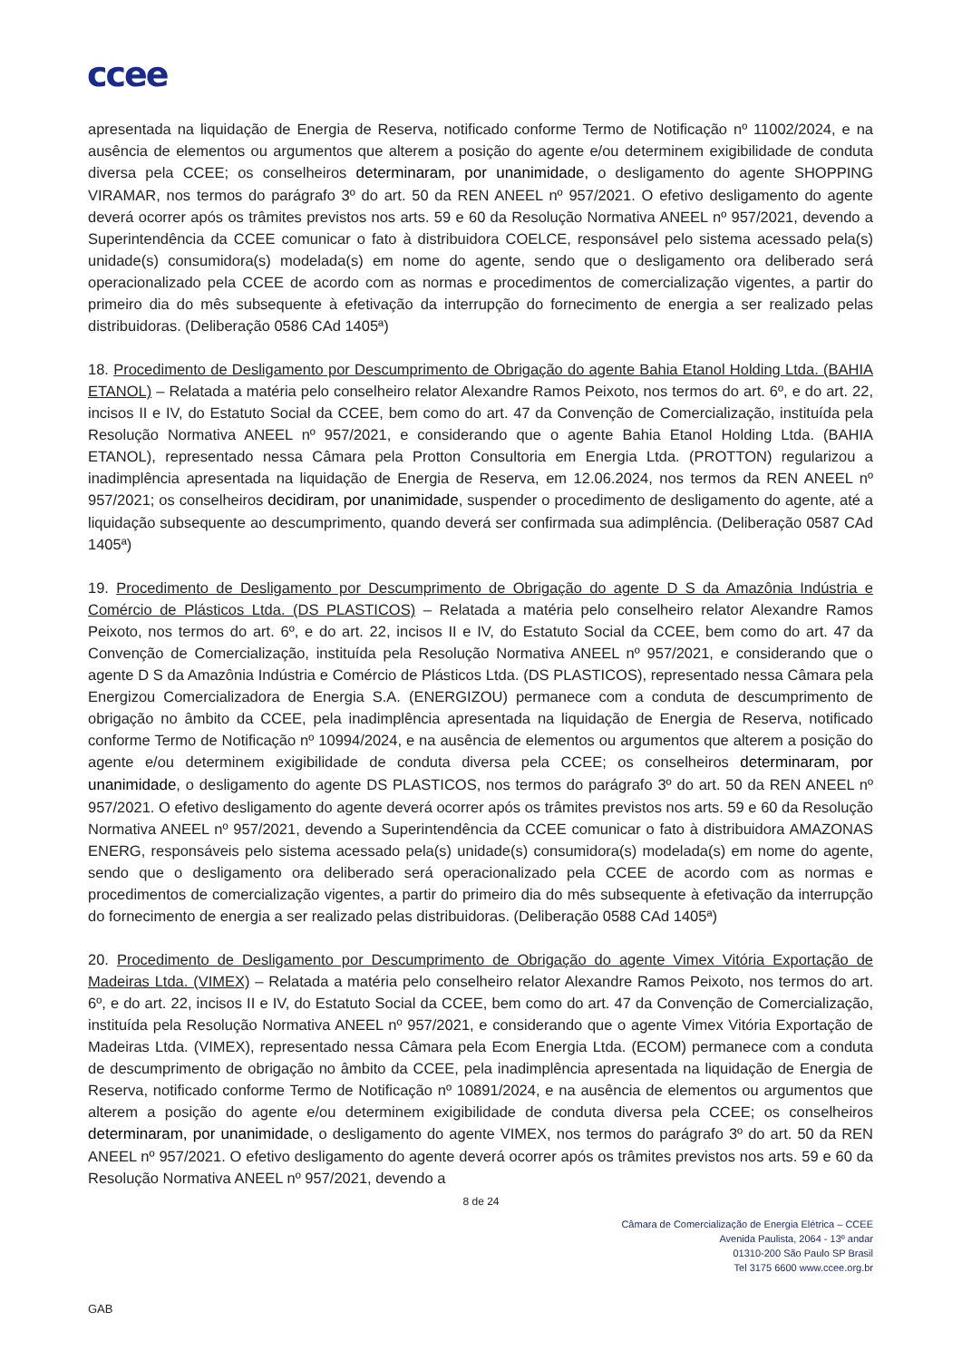ccee
apresentada na liquidação de Energia de Reserva, notificado conforme Termo de Notificação nº 11002/2024, e na ausência de elementos ou argumentos que alterem a posição do agente e/ou determinem exigibilidade de conduta diversa pela CCEE; os conselheiros determinaram, por unanimidade, o desligamento do agente SHOPPING VIRAMAR, nos termos do parágrafo 3º do art. 50 da REN ANEEL nº 957/2021. O efetivo desligamento do agente deverá ocorrer após os trâmites previstos nos arts. 59 e 60 da Resolução Normativa ANEEL nº 957/2021, devendo a Superintendência da CCEE comunicar o fato à distribuidora COELCE, responsável pelo sistema acessado pela(s) unidade(s) consumidora(s) modelada(s) em nome do agente, sendo que o desligamento ora deliberado será operacionalizado pela CCEE de acordo com as normas e procedimentos de comercialização vigentes, a partir do primeiro dia do mês subsequente à efetivação da interrupção do fornecimento de energia a ser realizado pelas distribuidoras. (Deliberação 0586 CAd 1405ª)
18. Procedimento de Desligamento por Descumprimento de Obrigação do agente Bahia Etanol Holding Ltda. (BAHIA ETANOL) – Relatada a matéria pelo conselheiro relator Alexandre Ramos Peixoto, nos termos do art. 6º, e do art. 22, incisos II e IV, do Estatuto Social da CCEE, bem como do art. 47 da Convenção de Comercialização, instituída pela Resolução Normativa ANEEL nº 957/2021, e considerando que o agente Bahia Etanol Holding Ltda. (BAHIA ETANOL), representado nessa Câmara pela Protton Consultoria em Energia Ltda. (PROTTON) regularizou a inadimplência apresentada na liquidação de Energia de Reserva, em 12.06.2024, nos termos da REN ANEEL nº 957/2021; os conselheiros decidiram, por unanimidade, suspender o procedimento de desligamento do agente, até a liquidação subsequente ao descumprimento, quando deverá ser confirmada sua adimplência. (Deliberação 0587 CAd 1405ª)
19. Procedimento de Desligamento por Descumprimento de Obrigação do agente D S da Amazônia Indústria e Comércio de Plásticos Ltda. (DS PLASTICOS) – Relatada a matéria pelo conselheiro relator Alexandre Ramos Peixoto, nos termos do art. 6º, e do art. 22, incisos II e IV, do Estatuto Social da CCEE, bem como do art. 47 da Convenção de Comercialização, instituída pela Resolução Normativa ANEEL nº 957/2021, e considerando que o agente D S da Amazônia Indústria e Comércio de Plásticos Ltda. (DS PLASTICOS), representado nessa Câmara pela Energizou Comercializadora de Energia S.A. (ENERGIZOU) permanece com a conduta de descumprimento de obrigação no âmbito da CCEE, pela inadimplência apresentada na liquidação de Energia de Reserva, notificado conforme Termo de Notificação nº 10994/2024, e na ausência de elementos ou argumentos que alterem a posição do agente e/ou determinem exigibilidade de conduta diversa pela CCEE; os conselheiros determinaram, por unanimidade, o desligamento do agente DS PLASTICOS, nos termos do parágrafo 3º do art. 50 da REN ANEEL nº 957/2021. O efetivo desligamento do agente deverá ocorrer após os trâmites previstos nos arts. 59 e 60 da Resolução Normativa ANEEL nº 957/2021, devendo a Superintendência da CCEE comunicar o fato à distribuidora AMAZONAS ENERG, responsáveis pelo sistema acessado pela(s) unidade(s) consumidora(s) modelada(s) em nome do agente, sendo que o desligamento ora deliberado será operacionalizado pela CCEE de acordo com as normas e procedimentos de comercialização vigentes, a partir do primeiro dia do mês subsequente à efetivação da interrupção do fornecimento de energia a ser realizado pelas distribuidoras. (Deliberação 0588 CAd 1405ª)
20. Procedimento de Desligamento por Descumprimento de Obrigação do agente Vimex Vitória Exportação de Madeiras Ltda. (VIMEX) – Relatada a matéria pelo conselheiro relator Alexandre Ramos Peixoto, nos termos do art. 6º, e do art. 22, incisos II e IV, do Estatuto Social da CCEE, bem como do art. 47 da Convenção de Comercialização, instituída pela Resolução Normativa ANEEL nº 957/2021, e considerando que o agente Vimex Vitória Exportação de Madeiras Ltda. (VIMEX), representado nessa Câmara pela Ecom Energia Ltda. (ECOM) permanece com a conduta de descumprimento de obrigação no âmbito da CCEE, pela inadimplência apresentada na liquidação de Energia de Reserva, notificado conforme Termo de Notificação nº 10891/2024, e na ausência de elementos ou argumentos que alterem a posição do agente e/ou determinem exigibilidade de conduta diversa pela CCEE; os conselheiros determinaram, por unanimidade, o desligamento do agente VIMEX, nos termos do parágrafo 3º do art. 50 da REN ANEEL nº 957/2021. O efetivo desligamento do agente deverá ocorrer após os trâmites previstos nos arts. 59 e 60 da Resolução Normativa ANEEL nº 957/2021, devendo a
8 de 24
Câmara de Comercialização de Energia Elétrica – CCEE
Avenida Paulista, 2064 - 13º andar
01310-200 São Paulo SP Brasil
Tel 3175 6600 www.ccee.org.br
GAB